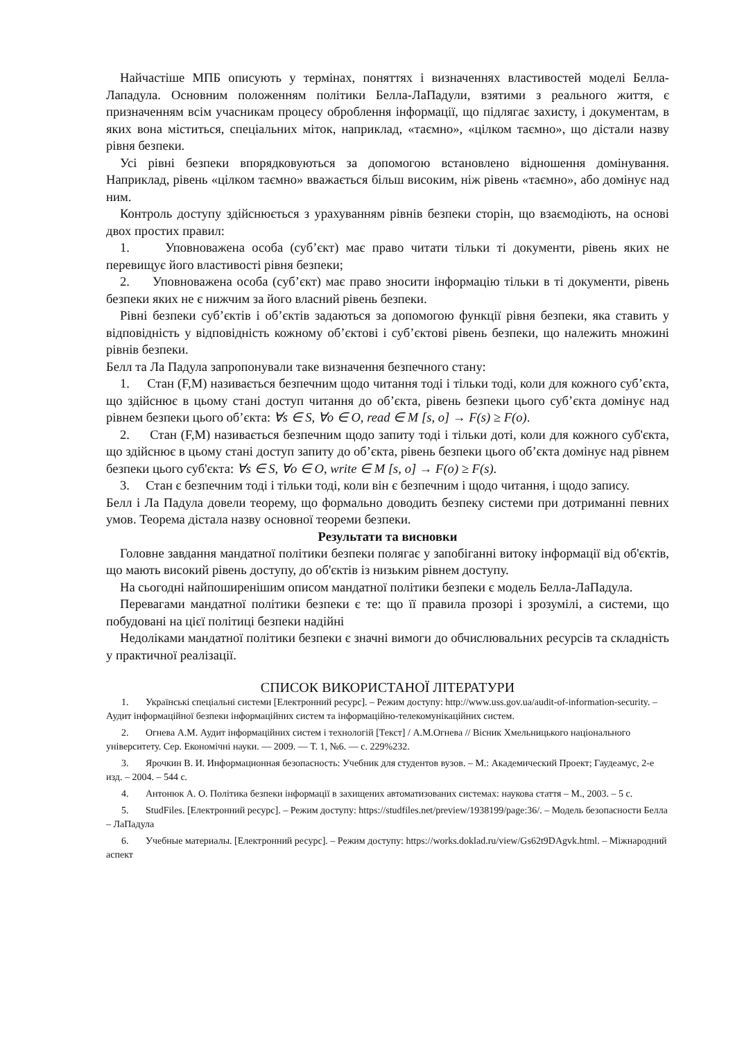Найчастіше МПБ описують у термінах, поняттях і визначеннях властивостей моделі Белла-Лападула. Основним положенням політики Белла-ЛаПадули, взятими з реального життя, є призначенням всім учасникам процесу оброблення інформації, що підлягає захисту, і документам, в яких вона міститься, спеціальних міток, наприклад, «таємно», «цілком таємно», що дістали назву рівня безпеки.
Усі рівні безпеки впорядковуються за допомогою встановлено відношення домінування. Наприклад, рівень «цілком таємно» вважається більш високим, ніж рівень «таємно», або домінує над ним.
Контроль доступу здійснюється з урахуванням рівнів безпеки сторін, що взаємодіють, на основі двох простих правил:
1. Уповноважена особа (суб’єкт) має право читати тільки ті документи, рівень яких не перевищує його властивості рівня безпеки;
2. Уповноважена особа (суб’єкт) має право зносити інформацію тільки в ті документи, рівень безпеки яких не є нижчим за його власний рівень безпеки.
Рівні безпеки суб’єктів і об’єктів задаються за допомогою функції рівня безпеки, яка ставить у відповідність у відповідність кожному об’єктові і суб’єктові рівень безпеки, що належить множині рівнів безпеки.
Белл та Ла Падула запропонували таке визначення безпечного стану:
1. Стан (F,M) називається безпечним щодо читання тоді і тільки тоді, коли для кожного суб’єкта, що здійснює в цьому стані доступ читання до об’єкта, рівень безпеки цього суб’єкта домінує над рівнем безпеки цього об’єкта: ∀s ∈ S, ∀o ∈ O, read ∈ M [s, o] → F(s) ≥ F(o).
2. Стан (F,M) називається безпечним щодо запиту тоді і тільки доті, коли для кожного суб'єкта, що здійснює в цьому стані доступ запиту до об’єкта, рівень безпеки цього об’єкта домінує над рівнем безпеки цього суб'єкта: ∀s ∈ S, ∀o ∈ O, write ∈ M [s, o] → F(o) ≥ F(s).
3. Стан є безпечним тоді і тільки тоді, коли він є безпечним і щодо читання, і щодо запису.
Белл і Ла Падула довели теорему, що формально доводить безпеку системи при дотриманні певних умов. Теорема дістала назву основної теореми безпеки.
Результати та висновки
Головне завдання мандатної політики безпеки полягає у запобіганні витоку інформації від об'єктів, що мають високий рівень доступу, до об'єктів із низьким рівнем доступу.
На сьогодні найпоширенішим описом мандатної політики безпеки є модель Белла-ЛаПадула.
Перевагами мандатної політики безпеки є те: що її правила прозорі і зрозумілі, а системи, що побудовані на цієї політиці безпеки надійні
Недоліками мандатної політики безпеки є значні вимоги до обчислювальних ресурсів та складність у практичної реалізації.
СПИСОК ВИКОРИСТАНОЇ ЛІТЕРАТУРИ
1. Українські спеціальні системи [Електронний ресурс]. – Режим доступу: http://www.uss.gov.ua/audit-of-information-security. – Аудит інформаційної безпеки інформаційних систем та інформаційно-телекомунікаційних систем.
2. Огнева А.М. Аудит інформаційних систем і технологій [Текст] / А.М.Огнева // Вісник Хмельницького національного університету. Сер. Економічні науки. — 2009. — Т. 1, №6. — с. 229%232.
3. Ярочкин В. И. Информационная безопасность: Учебник для студентов вузов. – М.: Академический Проект; Гаудеамус, 2-е изд. – 2004. – 544 с.
4. Антонюк А. О. Політика безпеки інформації в захищених автоматизованих системах: наукова стаття – М., 2003. – 5 с.
5. StudFiles. [Електронний ресурс]. – Режим доступу: https://studfiles.net/preview/1938199/page:36/. – Модель безопасности Белла – ЛаПадула
6. Учебные материалы. [Електронний ресурс]. – Режим доступу: https://works.doklad.ru/view/Gs62t9DAgvk.html. – Міжнародний аспект